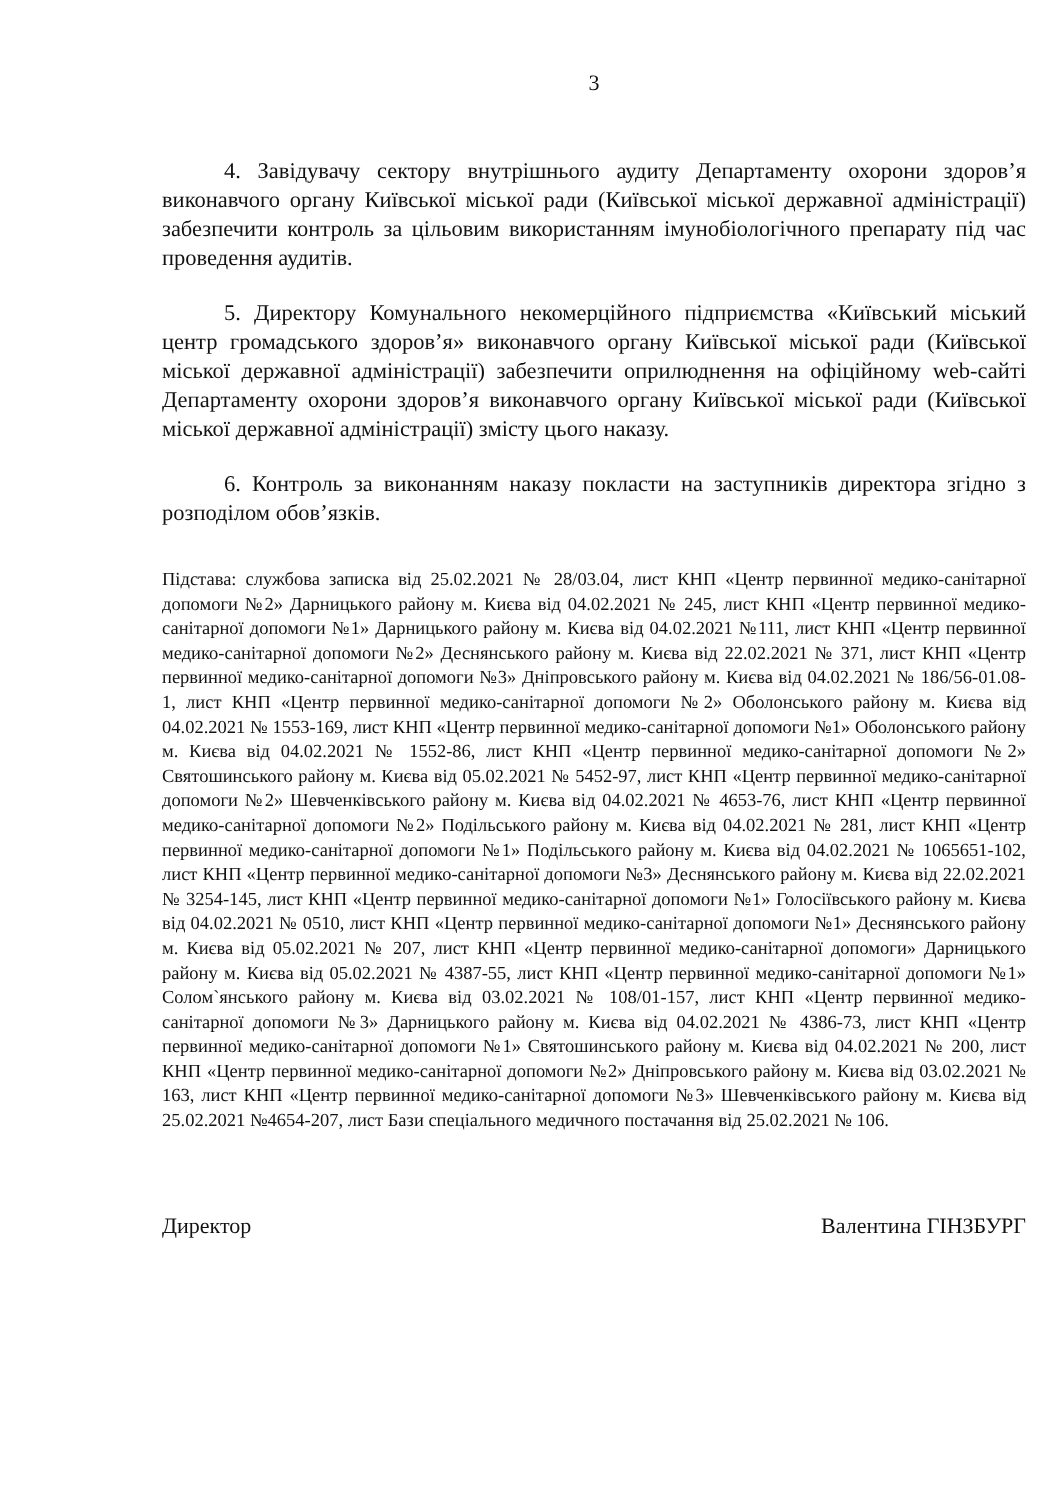3
4. Завідувачу сектору внутрішнього аудиту Департаменту охорони здоров’я виконавчого органу Київської міської ради (Київської міської державної адміністрації) забезпечити контроль за цільовим використанням імунобіологічного препарату під час проведення аудитів.
5. Директору Комунального некомерційного підприємства «Київський міський центр громадського здоров’я» виконавчого органу Київської міської ради (Київської міської державної адміністрації) забезпечити оприлюднення на офіційному web-сайті Департаменту охорони здоров’я виконавчого органу Київської міської ради (Київської міської державної адміністрації) змісту цього наказу.
6. Контроль за виконанням наказу покласти на заступників директора згідно з розподілом обов’язків.
Підстава: службова записка від 25.02.2021 № 28/03.04, лист КНП «Центр первинної медико-санітарної допомоги №2» Дарницького району м. Києва від 04.02.2021 № 245, лист КНП «Центр первинної медико-санітарної допомоги №1» Дарницького району м. Києва від 04.02.2021 №111, лист КНП «Центр первинної медико-санітарної допомоги №2» Деснянського району м. Києва від 22.02.2021 № 371, лист КНП «Центр первинної медико-санітарної допомоги №3» Дніпровського району м. Києва від 04.02.2021 № 186/56-01.08-1, лист КНП «Центр первинної медико-санітарної допомоги №2» Оболонського району м. Києва від 04.02.2021 № 1553-169, лист КНП «Центр первинної медико-санітарної допомоги №1» Оболонського району м. Києва від 04.02.2021 № 1552-86, лист КНП «Центр первинної медико-санітарної допомоги №2» Святошинського району м. Києва від 05.02.2021 № 5452-97, лист КНП «Центр первинної медико-санітарної допомоги №2» Шевченківського району м. Києва від 04.02.2021 № 4653-76, лист КНП «Центр первинної медико-санітарної допомоги №2» Подільського району м. Києва від 04.02.2021 № 281, лист КНП «Центр первинної медико-санітарної допомоги №1» Подільського району м. Києва від 04.02.2021 № 1065651-102, лист КНП «Центр первинної медико-санітарної допомоги №3» Деснянського району м. Києва від 22.02.2021 № 3254-145, лист КНП «Центр первинної медико-санітарної допомоги №1» Голосіївського району м. Києва від 04.02.2021 № 0510, лист КНП «Центр первинної медико-санітарної допомоги №1» Деснянського району м. Києва від 05.02.2021 № 207, лист КНП «Центр первинної медико-санітарної допомоги» Дарницького району м. Києва від 05.02.2021 № 4387-55, лист КНП «Центр первинної медико-санітарної допомоги №1» Солом`янського району м. Києва від 03.02.2021 № 108/01-157, лист КНП «Центр первинної медико-санітарної допомоги №3» Дарницького району м. Києва від 04.02.2021 № 4386-73, лист КНП «Центр первинної медико-санітарної допомоги №1» Святошинського району м. Києва від 04.02.2021 № 200, лист КНП «Центр первинної медико-санітарної допомоги №2» Дніпровського району м. Києва від 03.02.2021 № 163, лист КНП «Центр первинної медико-санітарної допомоги №3» Шевченківського району м. Києва від 25.02.2021 №4654-207, лист Бази спеціального медичного постачання від 25.02.2021 № 106.
Директор Валентина ГІНЗБУРГ